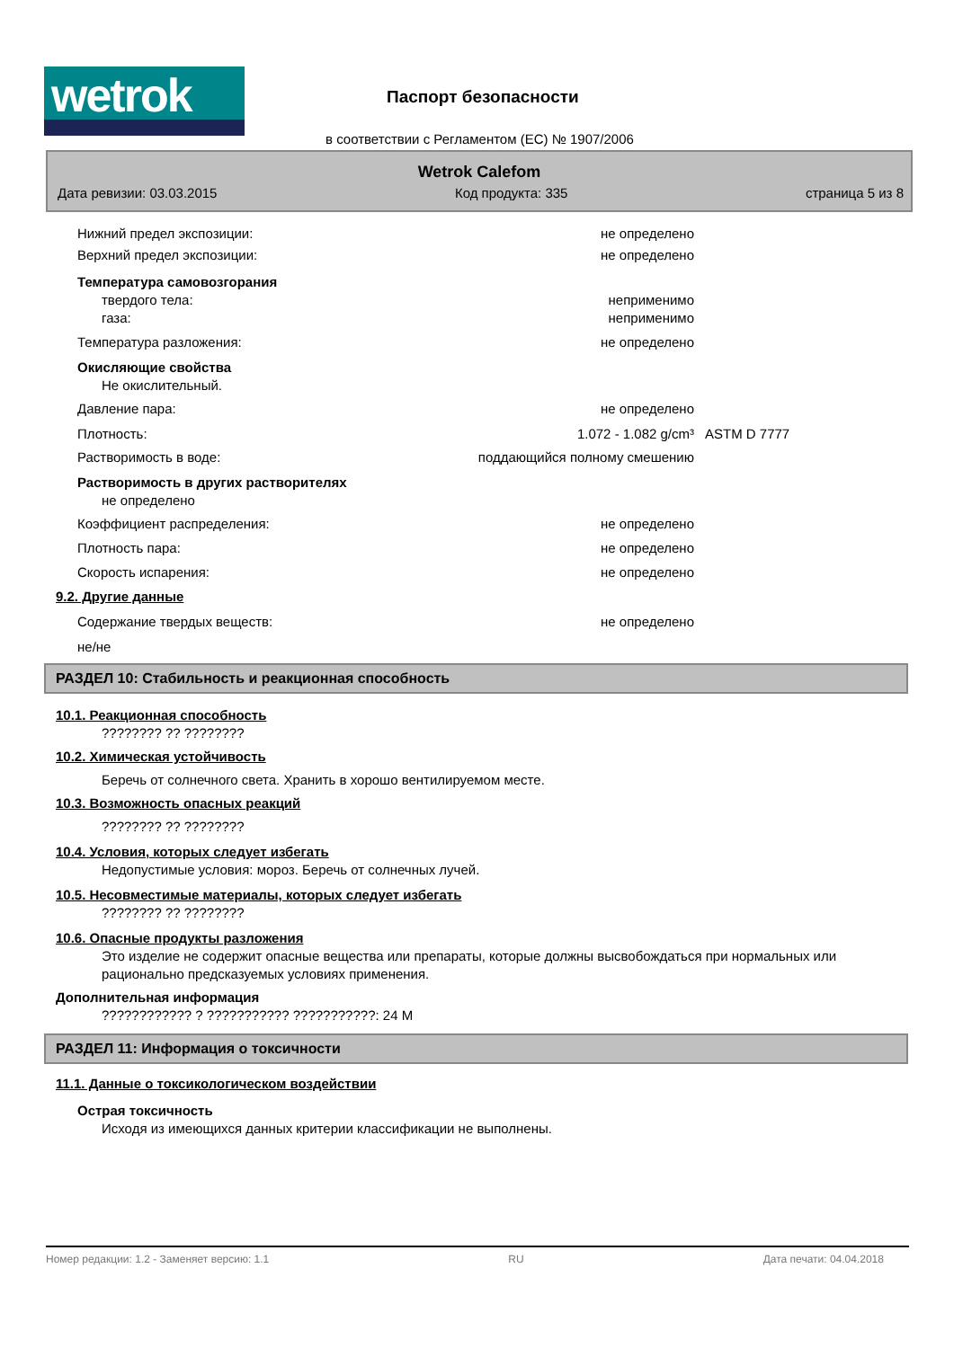wetrok
Паспорт безопасности
в соответствии с Регламентом (ЕС) № 1907/2006
Wetrok Calefom
Дата ревизии: 03.03.2015 Код продукта: 335 страница 5 из 8
Нижний предел экспозиции: не определено
Верхний предел экспозиции: не определено
Температура самовозгорания
твердого тела: неприменимо
газа: неприменимо
Температура разложения: не определено
Окисляющие свойства
Не окислительный.
Давление пара: не определено
Плотность: 1.072 - 1.082 g/cm³ ASTM D 7777
Растворимость в воде: поддающийся полному смешению
Растворимость в других растворителях
не определено
Коэффициент распределения: не определено
Плотность пара: не определено
Скорость испарения: не определено
9.2. Другие данные
Содержание твердых веществ: не определено
не/не
РАЗДЕЛ 10: Стабильность и реакционная способность
10.1. Реакционная способность
???????? ?? ????????
10.2. Химическая устойчивость
Беречь от солнечного света. Хранить в хорошо вентилируемом месте.
10.3. Возможность опасных реакций
???????? ?? ????????
10.4. Условия, которых следует избегать
Недопустимые условия: мороз. Беречь от солнечных лучей.
10.5. Несовместимые материалы, которых следует избегать
???????? ?? ????????
10.6. Опасные продукты разложения
Это изделие не содержит опасные вещества или препараты, которые должны высвобождаться при нормальных или рационально предсказуемых условиях применения.
Дополнительная информация
???????????? ? ??????????? ???????????: 24 M
РАЗДЕЛ 11: Информация о токсичности
11.1. Данные о токсикологическом воздействии
Острая токсичность
Исходя из имеющихся данных критерии классификации не выполнены.
Номер редакции: 1.2 - Заменяет версию: 1.1 RU Дата печати: 04.04.2018